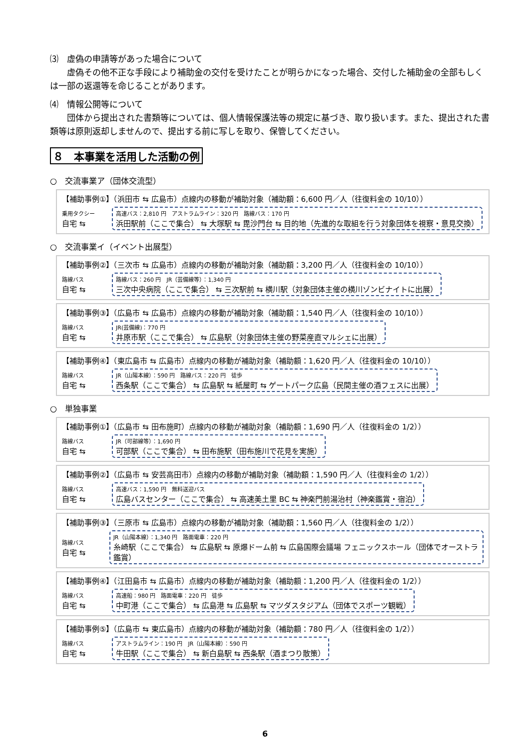⑶　虚偽の申請等があった場合について
　　虚偽その他不正な手段により補助金の交付を受けたことが明らかになった場合、交付した補助金の全部もしくは一部の返還等を命じることがあります。
⑷　情報公開等について
　　団体から提出された書類等については、個人情報保護法等の規定に基づき、取り扱います。また、提出された書類等は原則返却しませんので、提出する前に写しを取り、保管してください。
８　本事業を活用した活動の例
○　交流事業ア（団体交流型）
【補助事例①】（浜田市 ⇆ 広島市）点線内の移動が補助対象（補助額：6,600 円／人（往復料金の 10/10））
乗用タクシー
自宅 ⇆
高速バス：2,810 円　アストラムライン：320 円　路線バス：170 円
浜田駅前（ここで集合） ⇆ 大塚駅 ⇆ 毘沙門台 ⇆ 目的地（先進的な取組を行う対象団体を視察・意見交換）
○　交流事業イ（イベント出展型）
【補助事例②】（三次市 ⇆ 広島市）点線内の移動が補助対象（補助額：3,200 円／人（往復料金の 10/10））
路線バス
自宅 ⇆
路線バス：260 円　JR（芸備線等）：1,340 円
三次中央病院（ここで集合） ⇆ 三次駅前 ⇆ 横川駅（対象団体主催の横川ゾンビナイトに出展）
【補助事例③】（広島市 ⇆ 広島市）点線内の移動が補助対象（補助額：1,540 円／人（往復料金の 10/10））
路線バス
自宅 ⇆
JR(芸備線)：770 円
井原市駅（ここで集合） ⇆ 広島駅（対象団体主催の野菜産直マルシェに出展）
【補助事例④】（東広島市 ⇆ 広島市）点線内の移動が補助対象（補助額：1,620 円／人（往復料金の 10/10））
路線バス
自宅 ⇆
JR（山陽本線）：590 円　路線バス：220 円　徒歩
西条駅（ここで集合） ⇆ 広島駅 ⇆ 紙屋町 ⇆ ゲートパーク広島（民間主催の酒フェスに出展）
○　単独事業
【補助事例①】（広島市 ⇆ 田布施町）点線内の移動が補助対象（補助額：1,690 円／人（往復料金の 1/2））
路線バス
自宅 ⇆
JR（可部線等）：1,690 円
可部駅（ここで集合） ⇆ 田布施駅（田布施川で花見を実施）
【補助事例②】（広島市 ⇆ 安芸高田市）点線内の移動が補助対象（補助額：1,590 円／人（往復料金の 1/2））
路線バス
自宅 ⇆
高速バス：1,590 円　無料送迎バス
広島バスセンター（ここで集合） ⇆ 高速美土里 BC ⇆ 神楽門前湯治村（神楽鑑賞・宿泊）
【補助事例③】（三原市 ⇆ 広島市）点線内の移動が補助対象（補助額：1,560 円／人（往復料金の 1/2））
路線バス
自宅 ⇆
JR（山陽本線）：1,340 円　路面電車：220 円
糸崎駅（ここで集合） ⇆ 広島駅 ⇆ 原爆ドーム前 ⇆ 広島国際会議場 フェニックスホール（団体でオーストラ鑑賞）
【補助事例④】（江田島市 ⇆ 広島市）点線内の移動が補助対象（補助額：1,200 円／人（往復料金の 1/2））
路線バス
自宅 ⇆
高速船：980 円　路面電車：220 円　徒歩
中町港（ここで集合） ⇆ 広島港 ⇆ 広島駅 ⇆ マツダスタジアム（団体でスポーツ観戦）
【補助事例⑤】（広島市 ⇆ 東広島市）点線内の移動が補助対象（補助額：780 円／人（往復料金の 1/2））
路線バス
自宅 ⇆
アストラムライン：190 円　JR（山陽本線）：590 円
牛田駅（ここで集合） ⇆ 新白島駅 ⇆ 西条駅（酒まつり散策）
6